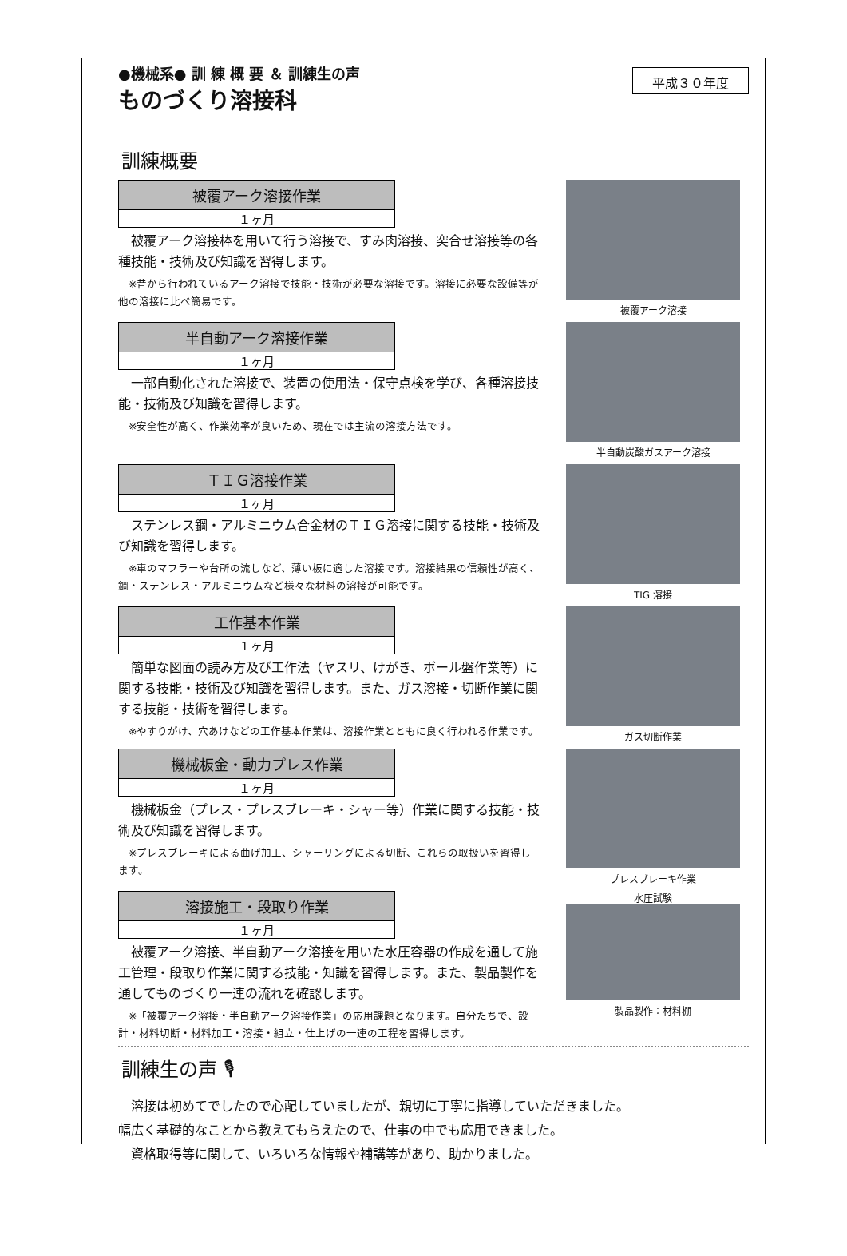●機械系● 訓 練 概 要 ＆ 訓練生の声
ものづくり溶接科
平成３０年度
訓練概要
被覆アーク溶接作業
１ヶ月
　被覆アーク溶接棒を用いて行う溶接で、すみ肉溶接、突合せ溶接等の各種技能・技術及び知識を習得します。
　※昔から行われているアーク溶接で技能・技術が必要な溶接です。溶接に必要な設備等が他の溶接に比べ簡易です。
被覆アーク溶接
半自動アーク溶接作業
１ヶ月
　一部自動化された溶接で、装置の使用法・保守点検を学び、各種溶接技能・技術及び知識を習得します。
　※安全性が高く、作業効率が良いため、現在では主流の溶接方法です。
半自動炭酸ガスアーク溶接
ＴＩＧ溶接作業
１ヶ月
　ステンレス鋼・アルミニウム合金材のＴＩＧ溶接に関する技能・技術及び知識を習得します。
　※車のマフラーや台所の流しなど、薄い板に適した溶接です。溶接結果の信頼性が高く、鋼・ステンレス・アルミニウムなど様々な材料の溶接が可能です。
TIG 溶接
工作基本作業
１ヶ月
　簡単な図面の読み方及び工作法（ヤスリ、けがき、ボール盤作業等）に関する技能・技術及び知識を習得します。また、ガス溶接・切断作業に関する技能・技術を習得します。
　※やすりがけ、穴あけなどの工作基本作業は、溶接作業とともに良く行われる作業です。
ガス切断作業
機械板金・動力プレス作業
１ヶ月
　機械板金（プレス・プレスブレーキ・シャー等）作業に関する技能・技術及び知識を習得します。
　※プレスブレーキによる曲げ加工、シャーリングによる切断、これらの取扱いを習得します。
プレスブレーキ作業
溶接施工・段取り作業
１ヶ月
　被覆アーク溶接、半自動アーク溶接を用いた水圧容器の作成を通して施工管理・段取り作業に関する技能・知識を習得します。また、製品製作を通してものづくり一連の流れを確認します。
　※「被覆アーク溶接・半自動アーク溶接作業」の応用課題となります。自分たちで、設計・材料切断・材料加工・溶接・組立・仕上げの一連の工程を習得します。
水圧試験
製品製作：材料棚
訓練生の声 🎙
　溶接は初めてでしたので心配していましたが、親切に丁寧に指導していただきました。
幅広く基礎的なことから教えてもらえたので、仕事の中でも応用できました。
　資格取得等に関して、いろいろな情報や補講等があり、助かりました。